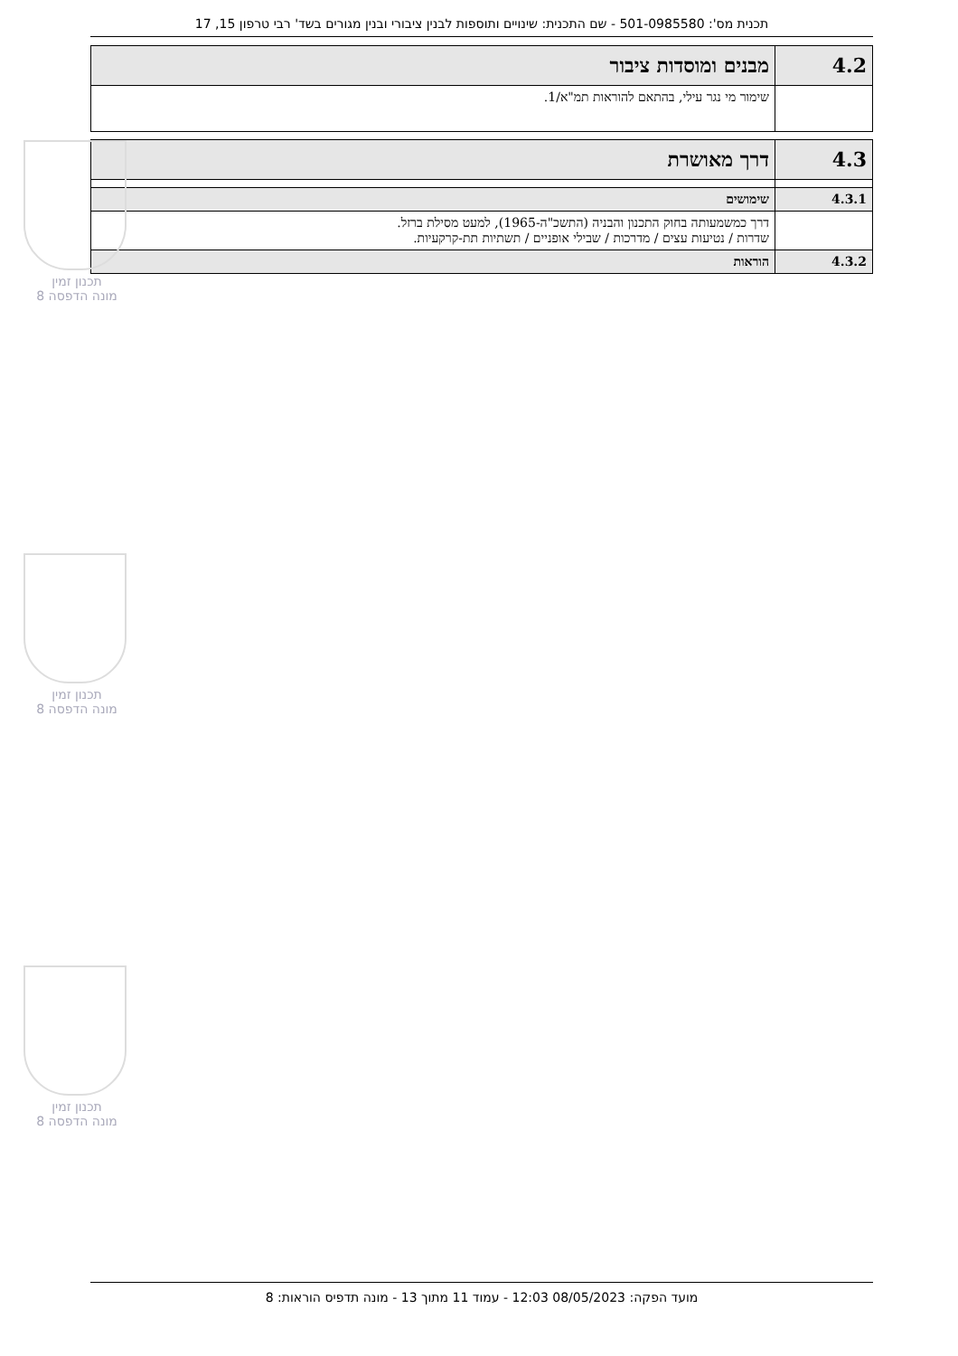תכנית מס': 501-0985580 - שם התכנית: שינויים ותוספות לבנין ציבורי ובנין מגורים בשד' רבי טרפון 15, 17
| 4.2 | מבנים ומוסדות ציבור |
| | שימור מי נגר עילי, בהתאם להוראות תמ"א/1. |
| 4.3 | דרך מאושרת |
| 4.3.1 | שימושים |
| | דרך כמשמעותה בחוק התכנון והבניה (התשכ"ה-1965), למעט מסילת ברזל. שדרות / נטיעות עצים / מדרכות / שבילי אופניים / תשתיות תת-קרקעיות. |
| 4.3.2 | הוראות |
תכנון זמין
מונה הדפסה 8
תכנון זמין
מונה הדפסה 8
תכנון זמין
מונה הדפסה 8
מועד הפקה: 08/05/2023 12:03 - עמוד 11 מתוך 13 - מונה תדפיס הוראות: 8